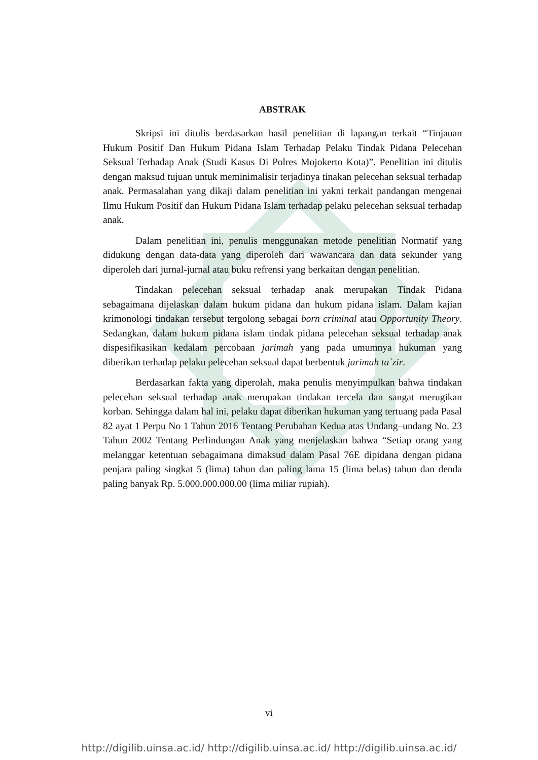ABSTRAK
Skripsi ini ditulis berdasarkan hasil penelitian di lapangan terkait “Tinjauan Hukum Positif Dan Hukum Pidana Islam Terhadap Pelaku Tindak Pidana Pelecehan Seksual Terhadap Anak (Studi Kasus Di Polres Mojokerto Kota)”. Penelitian ini ditulis dengan maksud tujuan untuk meminimalisir terjadinya tinakan pelecehan seksual terhadap anak. Permasalahan yang dikaji dalam penelitian ini yakni terkait pandangan mengenai Ilmu Hukum Positif dan Hukum Pidana Islam terhadap pelaku pelecehan seksual terhadap anak.
Dalam penelitian ini, penulis menggunakan metode penelitian Normatif yang didukung dengan data-data yang diperoleh dari wawancara dan data sekunder yang diperoleh dari jurnal-jurnal atau buku refrensi yang berkaitan dengan penelitian.
Tindakan pelecehan seksual terhadap anak merupakan Tindak Pidana sebagaimana dijelaskan dalam hukum pidana dan hukum pidana islam. Dalam kajian krimonologi tindakan tersebut tergolong sebagai born criminal atau Opportunity Theory. Sedangkan, dalam hukum pidana islam tindak pidana pelecehan seksual terhadap anak dispesifikasikan kedalam percobaan jarimah yang pada umumnya hukuman yang diberikan terhadap pelaku pelecehan seksual dapat berbentuk jarimah ta`zir.
Berdasarkan fakta yang diperolah, maka penulis menyimpulkan bahwa tindakan pelecehan seksual terhadap anak merupakan tindakan tercela dan sangat merugikan korban. Sehingga dalam hal ini, pelaku dapat diberikan hukuman yang tertuang pada Pasal 82 ayat 1 Perpu No 1 Tahun 2016 Tentang Perubahan Kedua atas Undang–undang No. 23 Tahun 2002 Tentang Perlindungan Anak yang menjelaskan bahwa “Setiap orang yang melanggar ketentuan sebagaimana dimaksud dalam Pasal 76E dipidana dengan pidana penjara paling singkat 5 (lima) tahun dan paling lama 15 (lima belas) tahun dan denda paling banyak Rp. 5.000.000.000.00 (lima miliar rupiah).
vi
http://digilib.uinsa.ac.id/ http://digilib.uinsa.ac.id/ http://digilib.uinsa.ac.id/